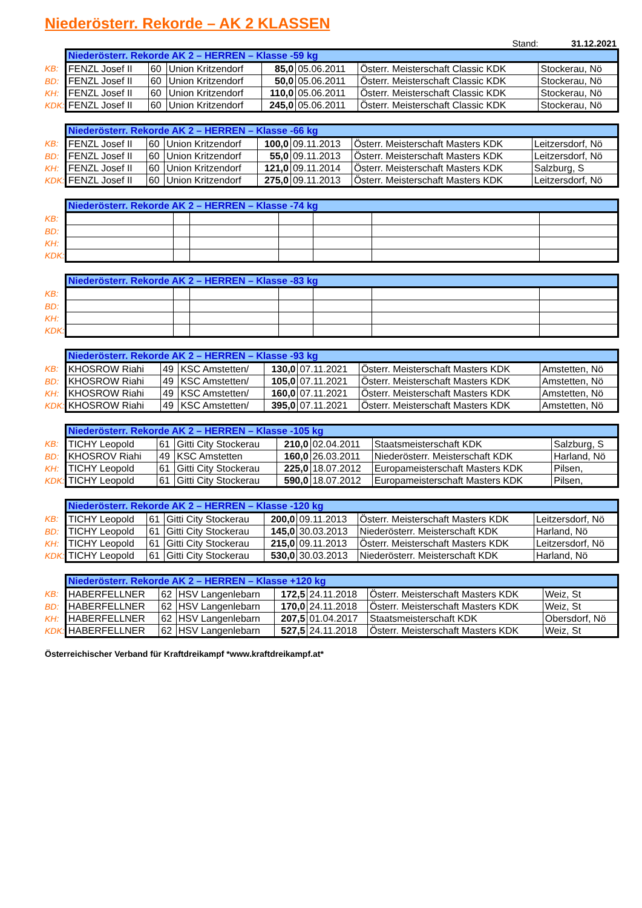Niederösterr. Rekorde – AK 2 KLASSEN
Stand: 31.12.2021
| | Niederösterr. Rekorde AK 2 – HERREN – Klasse -59 kg | | | | | | |
| KB: | FENZL Josef II | 60 | Union Kritzendorf | 85,0 | 05.06.2011 | Österr. Meisterschaft Classic KDK | Stockerau, Nö |
| BD: | FENZL Josef II | 60 | Union Kritzendorf | 50,0 | 05.06.2011 | Österr. Meisterschaft Classic KDK | Stockerau, Nö |
| KH: | FENZL Josef II | 60 | Union Kritzendorf | 110,0 | 05.06.2011 | Österr. Meisterschaft Classic KDK | Stockerau, Nö |
| KDK: | FENZL Josef II | 60 | Union Kritzendorf | 245,0 | 05.06.2011 | Österr. Meisterschaft Classic KDK | Stockerau, Nö |
| | Niederösterr. Rekorde AK 2 – HERREN – Klasse -66 kg | | | | | | |
| KB: | FENZL Josef II | 60 | Union Kritzendorf | 100,0 | 09.11.2013 | Österr. Meisterschaft Masters KDK | Leitzersdorf, Nö |
| BD: | FENZL Josef II | 60 | Union Kritzendorf | 55,0 | 09.11.2013 | Österr. Meisterschaft Masters KDK | Leitzersdorf, Nö |
| KH: | FENZL Josef II | 60 | Union Kritzendorf | 121,0 | 09.11.2014 | Österr. Meisterschaft Masters KDK | Salzburg, S |
| KDK: | FENZL Josef II | 60 | Union Kritzendorf | 275,0 | 09.11.2013 | Österr. Meisterschaft Masters KDK | Leitzersdorf, Nö |
| | Niederösterr. Rekorde AK 2 – HERREN – Klasse -74 kg | | | | | | |
| KB: | | | | | | | |
| BD: | | | | | | | |
| KH: | | | | | | | |
| KDK: | | | | | | | |
| | Niederösterr. Rekorde AK 2 – HERREN – Klasse -83 kg | | | | | | |
| KB: | | | | | | | |
| BD: | | | | | | | |
| KH: | | | | | | | |
| KDK: | | | | | | | |
| | Niederösterr. Rekorde AK 2 – HERREN – Klasse -93 kg | | | | | | |
| KB: | KHOSROW Riahi | 49 | KSC Amstetten/ | 130,0 | 07.11.2021 | Österr. Meisterschaft Masters KDK | Amstetten, Nö |
| BD: | KHOSROW Riahi | 49 | KSC Amstetten/ | 105,0 | 07.11.2021 | Österr. Meisterschaft Masters KDK | Amstetten, Nö |
| KH: | KHOSROW Riahi | 49 | KSC Amstetten/ | 160,0 | 07.11.2021 | Österr. Meisterschaft Masters KDK | Amstetten, Nö |
| KDK: | KHOSROW Riahi | 49 | KSC Amstetten/ | 395,0 | 07.11.2021 | Österr. Meisterschaft Masters KDK | Amstetten, Nö |
| | Niederösterr. Rekorde AK 2 – HERREN – Klasse -105 kg | | | | | | |
| KB: | TICHY Leopold | 61 | Gitti City Stockerau | 210,0 | 02.04.2011 | Staatsmeisterschaft KDK | Salzburg, S |
| BD: | KHOSROV Riahi | 49 | KSC Amstetten | 160,0 | 26.03.2011 | Niederösterr. Meisterschaft KDK | Harland, Nö |
| KH: | TICHY Leopold | 61 | Gitti City Stockerau | 225,0 | 18.07.2012 | Europameisterschaft Masters KDK | Pilsen, |
| KDK: | TICHY Leopold | 61 | Gitti City Stockerau | 590,0 | 18.07.2012 | Europameisterschaft Masters KDK | Pilsen, |
| | Niederösterr. Rekorde AK 2 – HERREN – Klasse -120 kg | | | | | | |
| KB: | TICHY Leopold | 61 | Gitti City Stockerau | 200,0 | 09.11.2013 | Österr. Meisterschaft Masters KDK | Leitzersdorf, Nö |
| BD: | TICHY Leopold | 61 | Gitti City Stockerau | 145,0 | 30.03.2013 | Niederösterr. Meisterschaft KDK | Harland, Nö |
| KH: | TICHY Leopold | 61 | Gitti City Stockerau | 215,0 | 09.11.2013 | Österr. Meisterschaft Masters KDK | Leitzersdorf, Nö |
| KDK: | TICHY Leopold | 61 | Gitti City Stockerau | 530,0 | 30.03.2013 | Niederösterr. Meisterschaft KDK | Harland, Nö |
| | Niederösterr. Rekorde AK 2 – HERREN – Klasse +120 kg | | | | | | |
| KB: | HABERFELLNER | 62 | HSV Langenlebarn | 172,5 | 24.11.2018 | Österr. Meisterschaft Masters KDK | Weiz, St |
| BD: | HABERFELLNER | 62 | HSV Langenlebarn | 170,0 | 24.11.2018 | Österr. Meisterschaft Masters KDK | Weiz, St |
| KH: | HABERFELLNER | 62 | HSV Langenlebarn | 207,5 | 01.04.2017 | Staatsmeisterschaft KDK | Obersdorf, Nö |
| KDK: | HABERFELLNER | 62 | HSV Langenlebarn | 527,5 | 24.11.2018 | Österr. Meisterschaft Masters KDK | Weiz, St |
Österreichischer Verband für Kraftdreikampf *www.kraftdreikampf.at*